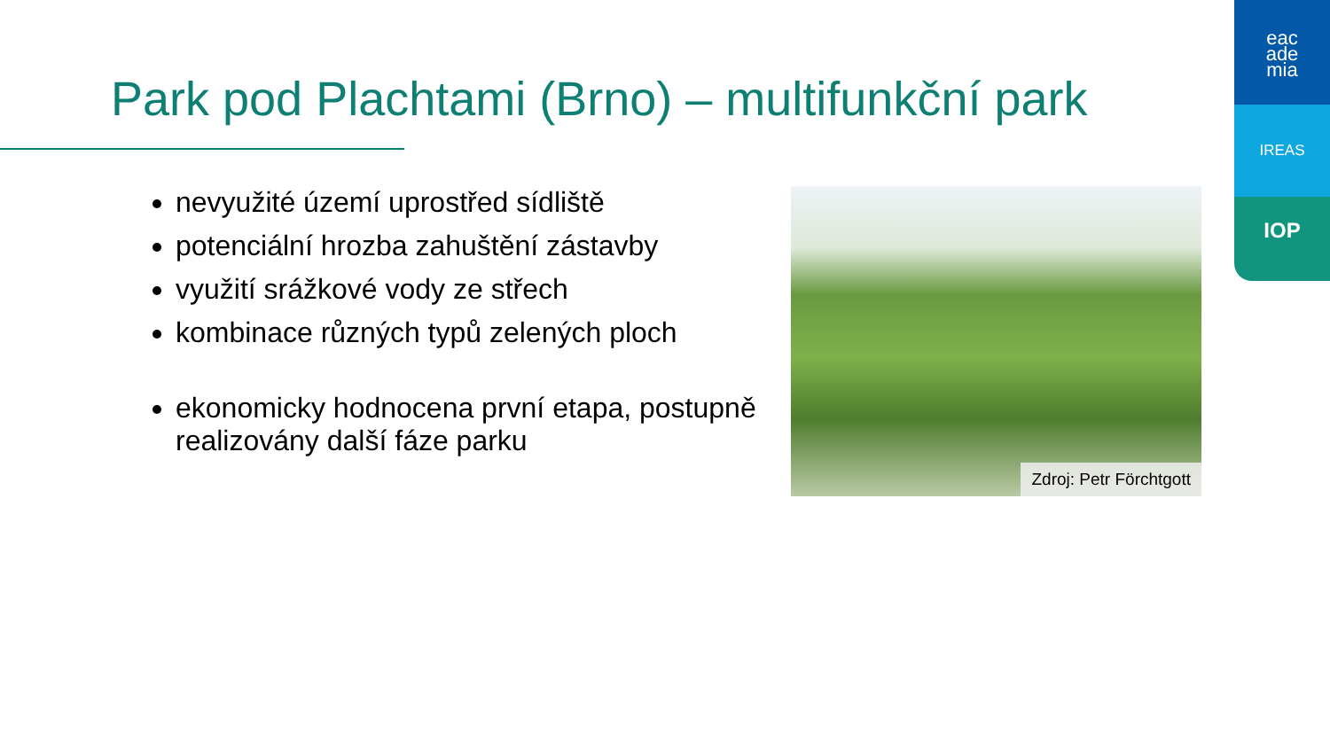eac
ade
mia
IREAS
IOP
Park pod Plachtami (Brno) – multifunkční park
nevyužité území uprostřed sídliště
potenciální hrozba zahuštění zástavby
využití srážkové vody ze střech
kombinace různých typů zelených ploch
ekonomicky hodnocena první etapa, postupně realizovány další fáze parku
Zdroj: Petr Förchtgott